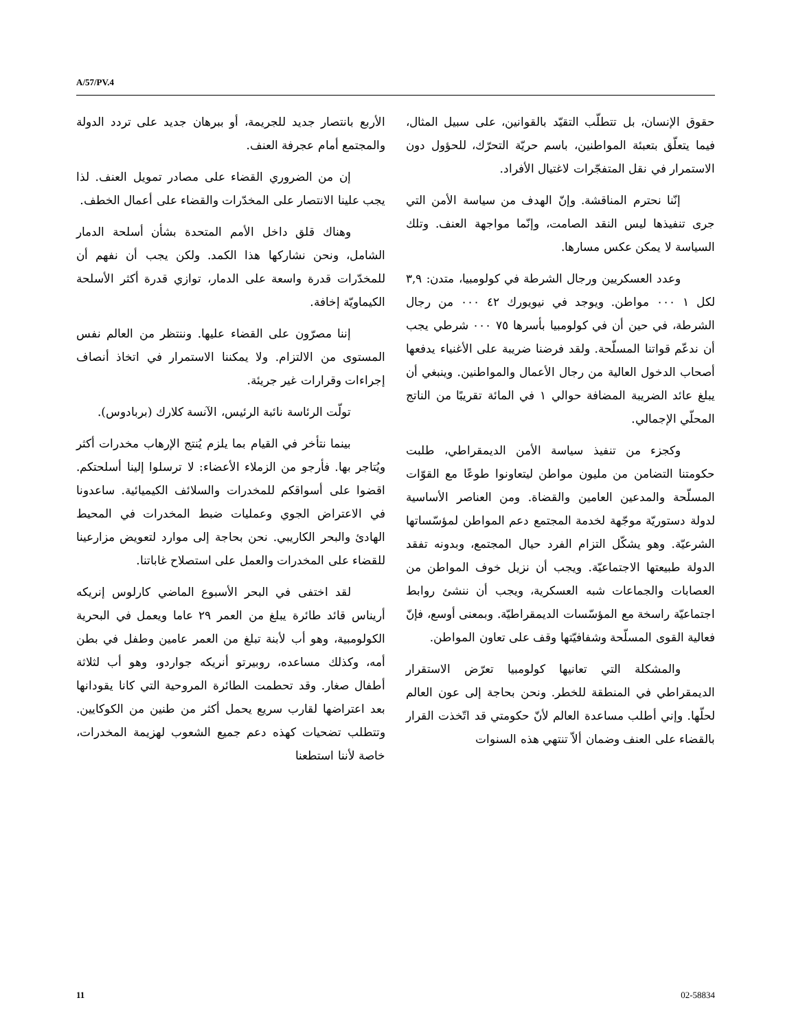A/57/PV.4
حقوق الإنسان، بل تتطلّب التقيّد بالقوانين، على سبيل المثال، فيما يتعلّق بتعبئة المواطنين، باسم حريّة التحرّك، للحؤول دون الاستمرار في نقل المتفجّرات لاغتيال الأفراد.
إنّنا نحترم المناقشة. وإنّ الهدف من سياسة الأمن التي جرى تنفيذها ليس النقد الصامت، وإنّما مواجهة العنف. وتلك السياسة لا يمكن عكس مسارها.
وعدد العسكريين ورجال الشرطة في كولومبيا، متدن: ٣,٩ لكل ١ ٠٠٠ مواطن. ويوجد في نيويورك ٤٢ ٠٠٠ من رجال الشرطة، في حين أن في كولومبيا بأسرها ٧٥ ٠٠٠ شرطي يجب أن ندعّم قواتنا المسلّحة. ولقد فرضنا ضريبة على الأغنياء يدفعها أصحاب الدخول العالية من رجال الأعمال والمواطنين. وينبغي أن يبلغ عائد الضريبة المضافة حوالي ١ في المائة تقريبًا من الناتج المحلّي الإجمالي.
وكجزء من تنفيذ سياسة الأمن الديمقراطي، طلبت حكومتنا التضامن من مليون مواطن ليتعاونوا طوعًا مع القوّات المسلّحة والمدعين العامين والقضاة. ومن العناصر الأساسية لدولة دستوريّة موجّهة لخدمة المجتمع دعم المواطن لمؤسّساتها الشرعيّة. وهو يشكّل التزام الفرد حيال المجتمع، وبدونه تفقد الدولة طبيعتها الاجتماعيّة. ويجب أن نزيل خوف المواطن من العصابات والجماعات شبه العسكرية، ويجب أن ننشئ روابط اجتماعيّة راسخة مع المؤسّسات الديمقراطيّة. وبمعنى أوسع، فإنّ فعالية القوى المسلّحة وشفافيّتها وقف على تعاون المواطن.
والمشكلة التي تعانيها كولومبيا تعرّض الاستقرار الديمقراطي في المنطقة للخطر. ونحن بحاجة إلى عون العالم لحلّها. وإني أطلب مساعدة العالم لأنّ حكومتي قد اتّخذت القرار بالقضاء على العنف وضمان ألاّ تنتهي هذه السنوات
الأربع بانتصار جديد للجريمة، أو ببرهان جديد على تردد الدولة والمجتمع أمام عجرفة العنف.
إن من الضروري القضاء على مصادر تمويل العنف. لذا يجب علينا الانتصار على المخدّرات والقضاء على أعمال الخطف.
وهناك قلق داخل الأمم المتحدة بشأن أسلحة الدمار الشامل، ونحن نشاركها هذا الكمد. ولكن يجب أن نفهم أن للمخدّرات قدرة واسعة على الدمار، توازي قدرة أكثر الأسلحة الكيماويّة إخافة.
إننا مصرّون على القضاء عليها. وننتظر من العالم نفس المستوى من الالتزام. ولا يمكننا الاستمرار في اتخاذ أنصاف إجراءات وقرارات غير جريئة.
تولّت الرئاسة نائبة الرئيس، الآنسة كلارك (بربادوس).
بينما نتأخر في القيام بما يلزم يُنتج الإرهاب مخدرات أكثر ويُتاجر بها. فأرجو من الزملاء الأعضاء: لا ترسلوا إلينا أسلحتكم. اقضوا على أسواقكم للمخدرات والسلائف الكيميائية. ساعدونا في الاعتراض الجوي وعمليات ضبط المخدرات في المحيط الهادئ والبحر الكاريبي. نحن بحاجة إلى موارد لتعويض مزارعينا للقضاء على المخدرات والعمل على استصلاح غاباتنا.
لقد اختفى في البحر الأسبوع الماضي كارلوس إنريكه أريناس قائد طائرة يبلغ من العمر ٢٩ عاما ويعمل في البحرية الكولومبية، وهو أب لأبنة تبلغ من العمر عامين وطفل في بطن أمه، وكذلك مساعده، روبيرتو أنريكه جواردو، وهو أب لثلاثة أطفال صغار. وقد تحطمت الطائرة المروحية التي كانا يقودانها بعد اعتراضها لقارب سريع يحمل أكثر من طنين من الكوكايين. وتتطلب تضحيات كهذه دعم جميع الشعوب لهزيمة المخدرات، خاصة لأننا استطعنا
11 02-58834